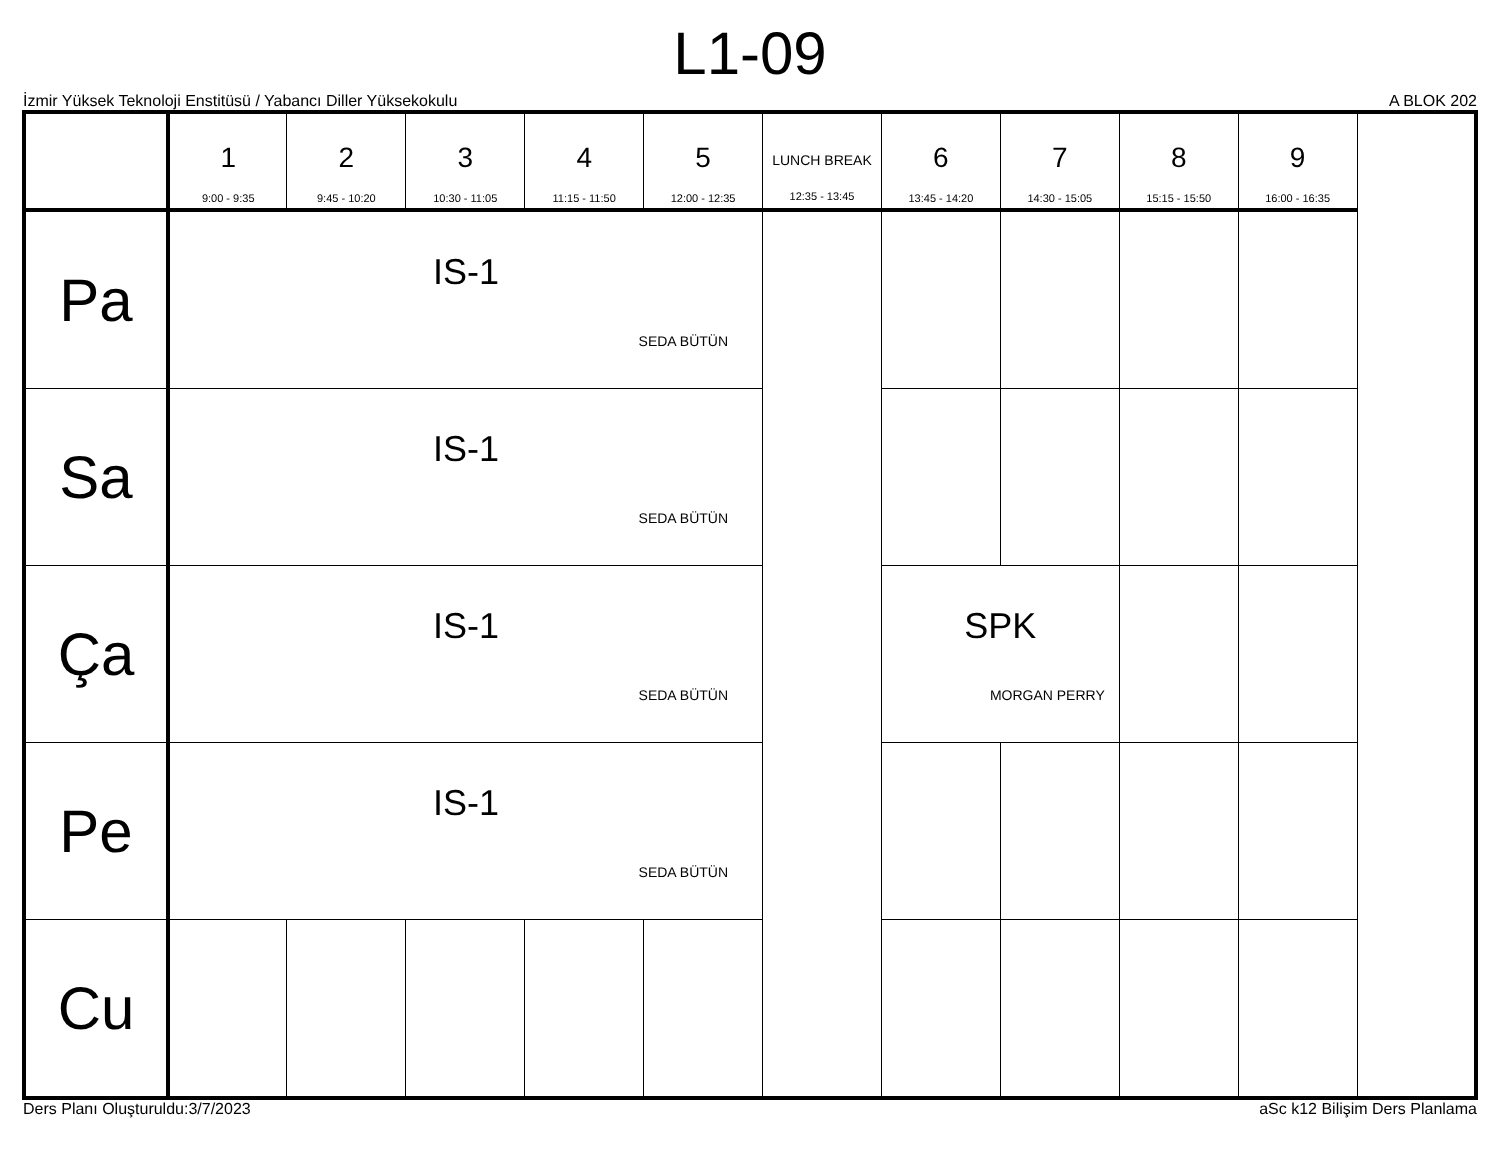L1-09
İzmir Yüksek Teknoloji Enstitüsü / Yabancı Diller Yüksekokulu A BLOK 202
| | 1 9:00 - 9:35 | 2 9:45 - 10:20 | 3 10:30 - 11:05 | 4 11:15 - 11:50 | 5 12:00 - 12:35 | LUNCH BREAK 12:35 - 13:45 | 6 13:45 - 14:20 | 7 14:30 - 15:05 | 8 15:15 - 15:50 | 9 16:00 - 16:35 |
| --- | --- | --- | --- | --- | --- | --- | --- | --- | --- | --- |
| Pa | IS-1 SEDA BÜTÜN | | | | | | | | | |
| Sa | IS-1 SEDA BÜTÜN | | | | | | | | | |
| Ça | IS-1 SEDA BÜTÜN | | | | | | SPK MORGAN PERRY | | | |
| Pe | IS-1 SEDA BÜTÜN | | | | | | | | | |
| Cu | | | | | | | | | | |
Ders Planı Oluşturuldu:3/7/2023 aSc k12 Bilişim Ders Planlama